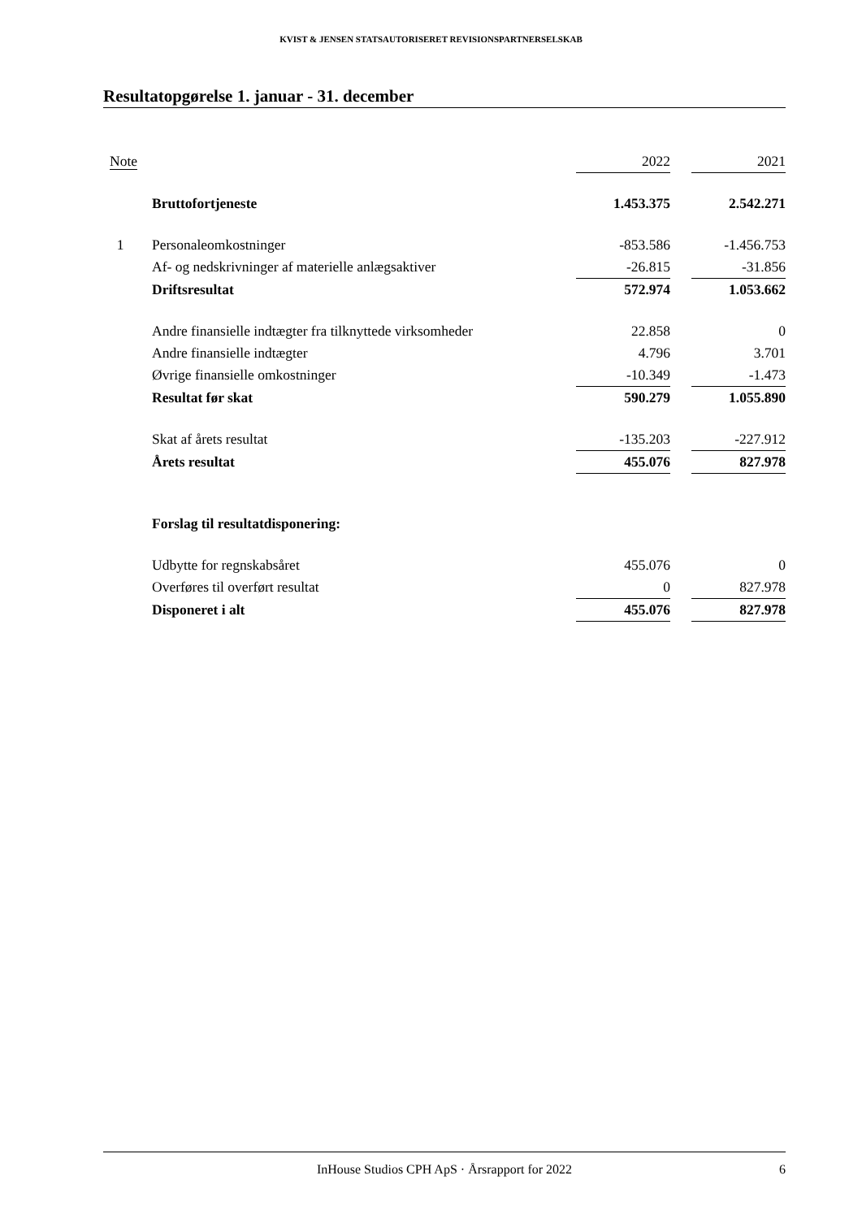KVIST & JENSEN STATSAUTORISERET REVISIONSPARTNERSELSKAB
Resultatopgørelse 1. januar - 31. december
| Note | | 2022 | | 2021 |
| | Bruttofortjeneste | 1.453.375 | | 2.542.271 |
| 1 | Personaleomkostninger | -853.586 | | -1.456.753 |
| | Af- og nedskrivninger af materielle anlægsaktiver | -26.815 | | -31.856 |
| | Driftsresultat | 572.974 | | 1.053.662 |
| | Andre finansielle indtægter fra tilknyttede virksomheder | 22.858 | | 0 |
| | Andre finansielle indtægter | 4.796 | | 3.701 |
| | Øvrige finansielle omkostninger | -10.349 | | -1.473 |
| | Resultat før skat | 590.279 | | 1.055.890 |
| | Skat af årets resultat | -135.203 | | -227.912 |
| | Årets resultat | 455.076 | | 827.978 |
| | Forslag til resultatdisponering: | | | |
| | Udbytte for regnskabsåret | 455.076 | | 0 |
| | Overføres til overført resultat | 0 | | 827.978 |
| | Disponeret i alt | 455.076 | | 827.978 |
InHouse Studios CPH ApS · Årsrapport for 2022 6